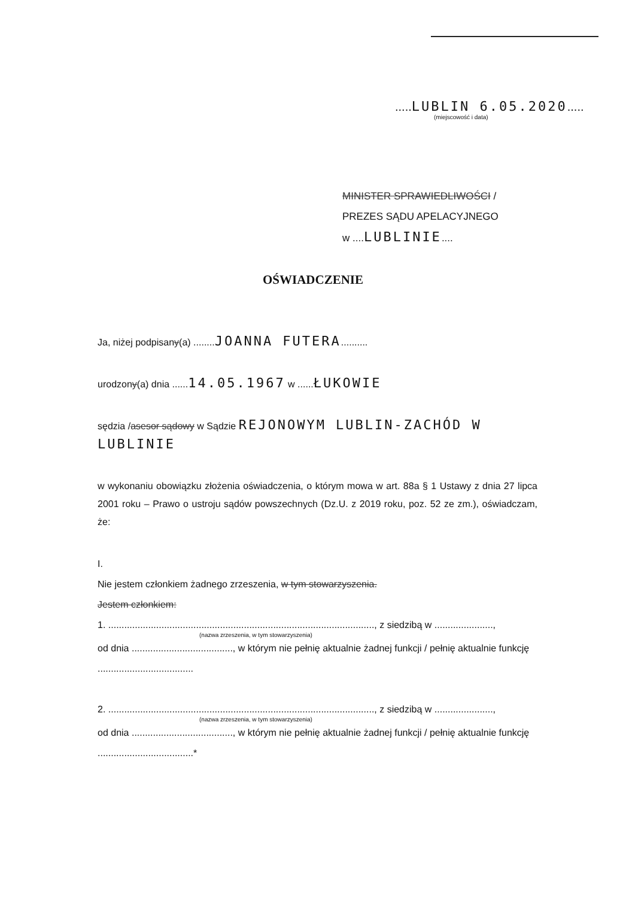.....LUBLIN 6.05.2020.....
(miejscowość i data)
MINISTER SPRAWIEDLIWOŚCI /
PREZES SĄDU APELACYJNEGO
w ....LUBLINIE....
OŚWIADCZENIE
Ja, niżej podpisany(a) ........JOANNA FUTERA..........
urodzony(a) dnia ......14.05.1967 w ......ŁUKOWIE
sędzia /asesor sądowy w Sądzie REJONOWYM LUBLIN-ZACHÓD W LUBLINIE
w wykonaniu obowiązku złożenia oświadczenia, o którym mowa w art. 88a § 1 Ustawy z dnia 27 lipca 2001 roku – Prawo o ustroju sądów powszechnych (Dz.U. z 2019 roku, poz. 52 ze zm.), oświadczam, że:
I.
Nie jestem członkiem żadnego zrzeszenia, w tym stowarzyszenia.
Jestem członkiem:
1. ...................................................................................................., z siedzibą w ......................,
(nazwa zrzeszenia, w tym stowarzyszenia)
od dnia ......................................, w którym nie pełnię aktualnie żadnej funkcji / pełnię aktualnie funkcję ....................................
2. ...................................................................................................., z siedzibą w ......................,
(nazwa zrzeszenia, w tym stowarzyszenia)
od dnia ......................................, w którym nie pełnię aktualnie żadnej funkcji / pełnię aktualnie funkcję ....................................*